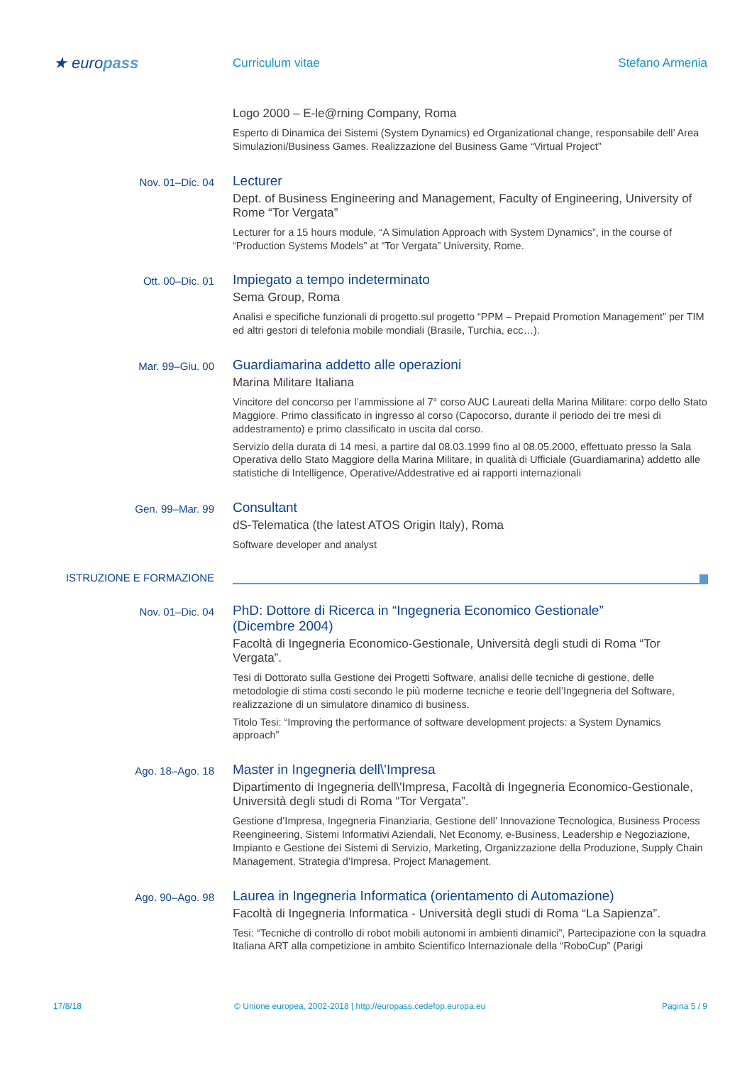★ europass
Curriculum vitae Stefano Armenia
Logo 2000 – E-le@rning Company, Roma
Esperto di Dinamica dei Sistemi (System Dynamics) ed Organizational change, responsabile dell’ Area Simulazioni/Business Games. Realizzazione del Business Game “Virtual Project”
Nov. 01–Dic. 04
Lecturer
Dept. of Business Engineering and Management, Faculty of Engineering, University of Rome “Tor Vergata”
Lecturer for a 15 hours module, “A Simulation Approach with System Dynamics”, in the course of “Production Systems Models” at “Tor Vergata” University, Rome.
Ott. 00–Dic. 01
Impiegato a tempo indeterminato
Sema Group, Roma
Analisi e specifiche funzionali di progetto.sul progetto “PPM – Prepaid Promotion Management” per TIM ed altri gestori di telefonia mobile mondiali (Brasile, Turchia, ecc…).
Mar. 99–Giu. 00
Guardiamarina addetto alle operazioni
Marina Militare Italiana
Vincitore del concorso per l’ammissione al 7° corso AUC Laureati della Marina Militare: corpo dello Stato Maggiore. Primo classificato in ingresso al corso (Capocorso, durante il periodo dei tre mesi di addestramento) e primo classificato in uscita dal corso.
Servizio della durata di 14 mesi, a partire dal 08.03.1999 fino al 08.05.2000, effettuato presso la Sala Operativa dello Stato Maggiore della Marina Militare, in qualità di Ufficiale (Guardiamarina) addetto alle statistiche di Intelligence, Operative/Addestrative ed ai rapporti internazionali
Gen. 99–Mar. 99
Consultant
dS-Telematica (the latest ATOS Origin Italy), Roma
Software developer and analyst
ISTRUZIONE E FORMAZIONE
Nov. 01–Dic. 04
PhD: Dottore di Ricerca in “Ingegneria Economico Gestionale”
(Dicembre 2004)
Facoltà di Ingegneria Economico-Gestionale, Università degli studi di Roma “Tor Vergata”.
Tesi di Dottorato sulla Gestione dei Progetti Software, analisi delle tecniche di gestione, delle metodologie di stima costi secondo le più moderne tecniche e teorie dell’Ingegneria del Software, realizzazione di un simulatore dinamico di business.
Titolo Tesi: “Improving the performance of software development projects: a System Dynamics approach”
Ago. 18–Ago. 18
Master in Ingegneria dell\'Impresa
Dipartimento di Ingegneria dell\'Impresa, Facoltà di Ingegneria Economico-Gestionale, Università degli studi di Roma “Tor Vergata”.
Gestione d’Impresa, Ingegneria Finanziaria, Gestione dell’ Innovazione Tecnologica, Business Process Reengineering, Sistemi Informativi Aziendali, Net Economy, e-Business, Leadership e Negoziazione, Impianto e Gestione dei Sistemi di Servizio, Marketing, Organizzazione della Produzione, Supply Chain Management, Strategia d’Impresa, Project Management.
Ago. 90–Ago. 98
Laurea in Ingegneria Informatica (orientamento di Automazione)
Facoltà di Ingegneria Informatica - Università degli studi di Roma “La Sapienza”.
Tesi: “Tecniche di controllo di robot mobili autonomi in ambienti dinamici”, Partecipazione con la squadra Italiana ART alla competizione in ambito Scientifico Internazionale della “RoboCup” (Parigi
17/8/18 © Unione europea, 2002-2018 | http://europass.cedefop.europa.eu
Pagina 5 / 9